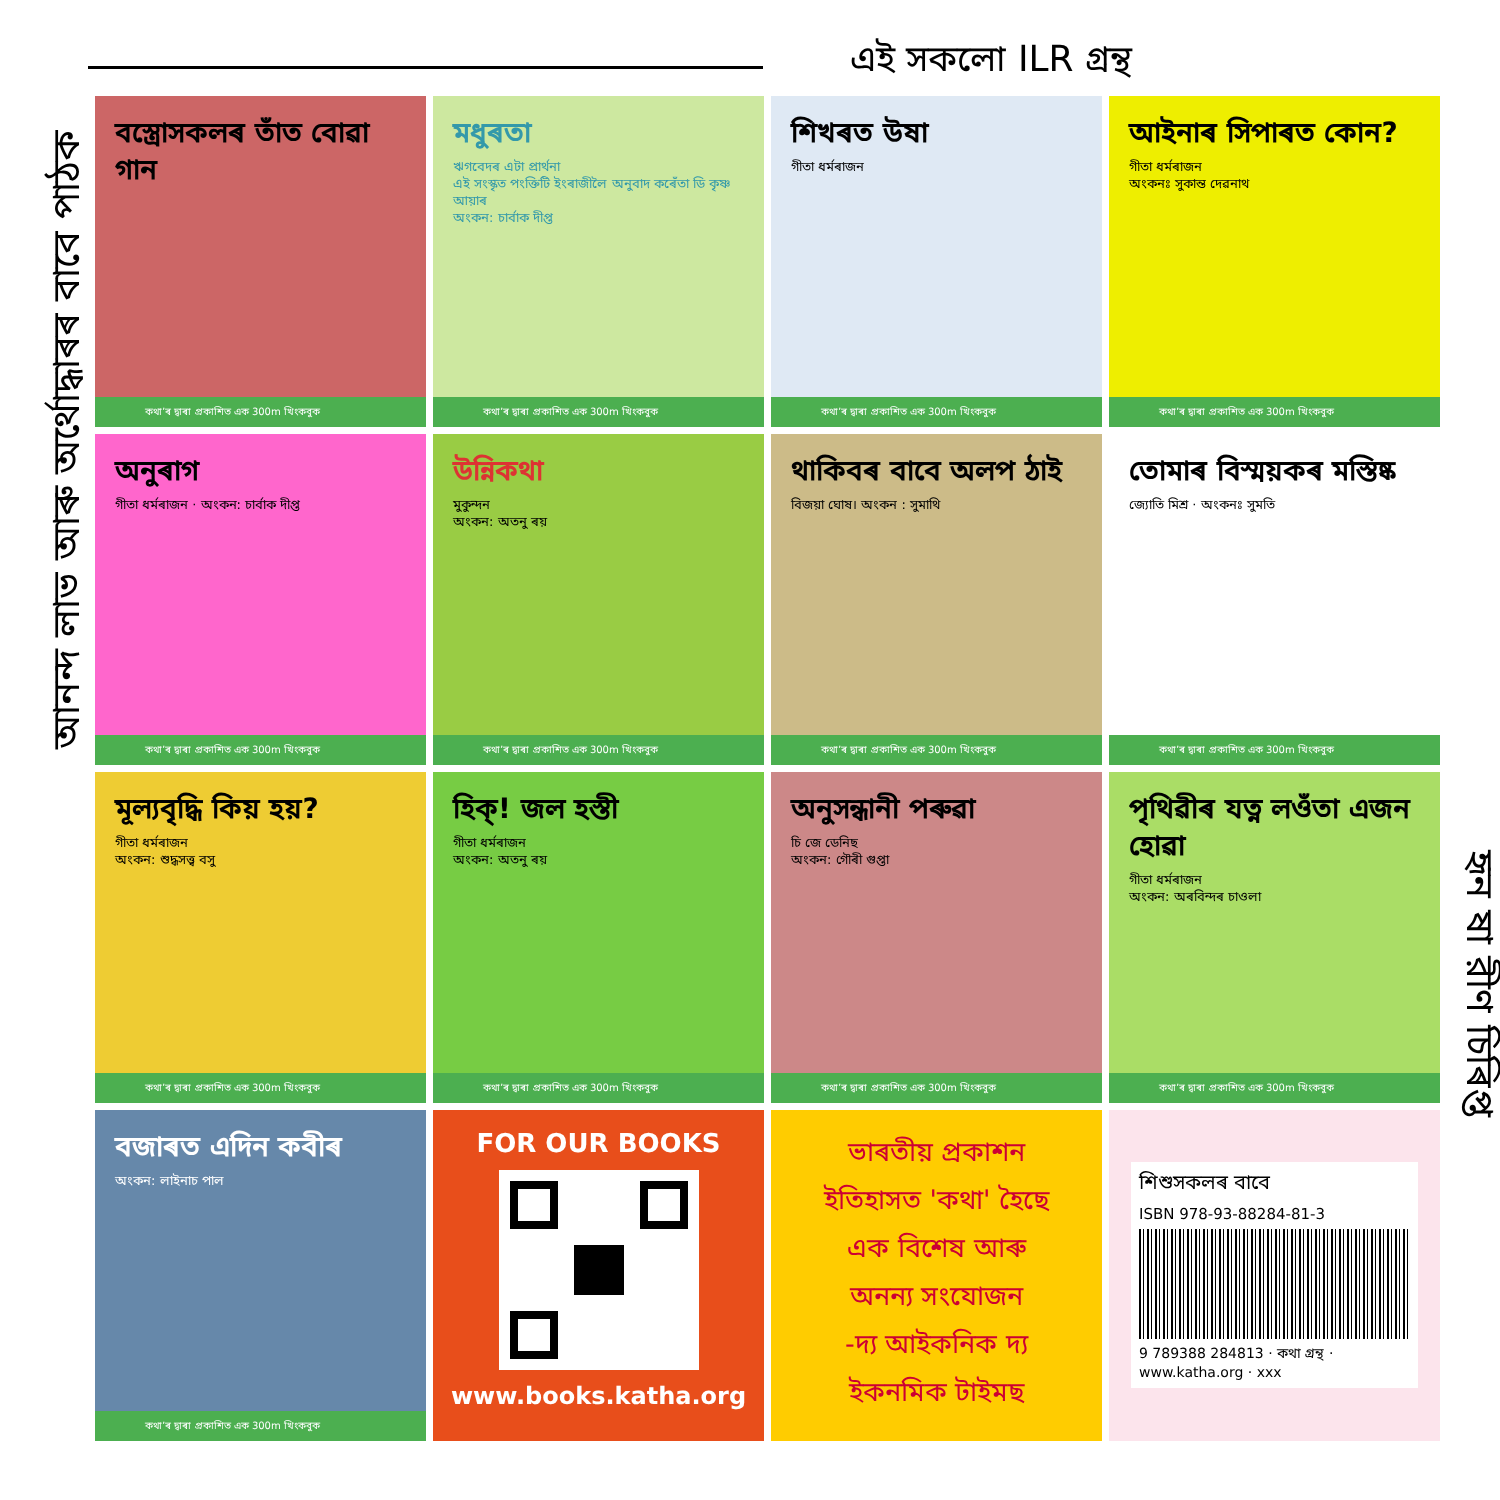এই সকলো ILR গ্ৰন্থ
আনন্দ লাভ আৰু অৰ্থোদ্ধাৰৰ বাবে পাঠক
হৃন ষা রীণ চিৰিপ্ত
বস্ত্ৰোসকলৰ তাঁত বোৱা গান
কথা’ৰ দ্বাৰা প্ৰকাশিত এক 300m খিংকবুক
মধুৰতা
ঋগবেদৰ এটা প্ৰাৰ্থনা
এই সংস্কৃত পংক্তিটি ইংৰাজীলৈ অনুবাদ কৰেঁতা ডি কৃষ্ণ আয়াৰ
অংকন: চাৰ্বাক দীপ্ত
কথা’ৰ দ্বাৰা প্ৰকাশিত এক 300m খিংকবুক
শিখৰত উষা
গীতা ধৰ্মৰাজন
কথা’ৰ দ্বাৰা প্ৰকাশিত এক 300m খিংকবুক
আইনাৰ সিপাৰত কোন?
গীতা ধৰ্মৰাজন
অংকনঃ সুকান্ত দেৱনাথ
কথা’ৰ দ্বাৰা প্ৰকাশিত এক 300m খিংকবুক
অনুৰাগ
গীতা ধৰ্মৰাজন · অংকন: চাৰ্বাক দীপ্ত
কথা’ৰ দ্বাৰা প্ৰকাশিত এক 300m খিংকবুক
উন্নিকথা
মুকুন্দন
অংকন: অতনু ৰয়
কথা’ৰ দ্বাৰা প্ৰকাশিত এক 300m খিংকবুক
থাকিবৰ বাবে অলপ ঠাই
বিজয়া ঘোষ। অংকন : সুমাথি
কথা’ৰ দ্বাৰা প্ৰকাশিত এক 300m খিংকবুক
তোমাৰ বিস্ময়কৰ মস্তিষ্ক
জ্যোতি মিশ্ৰ · অংকনঃ সুমতি
কথা’ৰ দ্বাৰা প্ৰকাশিত এক 300m খিংকবুক
মূল্যবৃদ্ধি কিয় হয়?
গীতা ধৰ্মৰাজন
অংকন: শুদ্ধসত্ত্ব বসু
কথা’ৰ দ্বাৰা প্ৰকাশিত এক 300m খিংকবুক
হিক্! জল হস্তী
গীতা ধৰ্মৰাজন
অংকন: অতনু ৰয়
কথা’ৰ দ্বাৰা প্ৰকাশিত এক 300m খিংকবুক
অনুসন্ধানী পৰুৱা
চি জে ডেনিছ
অংকন: গৌৰী গুপ্তা
কথা’ৰ দ্বাৰা প্ৰকাশিত এক 300m খিংকবুক
পৃথিৱীৰ যত্ন লওঁতা এজন হোৱা
গীতা ধৰ্মৰাজন
অংকন: অৰবিন্দৰ চাওলা
কথা’ৰ দ্বাৰা প্ৰকাশিত এক 300m খিংকবুক
বজাৰত এদিন কবীৰ
অংকন: লাইনাচ পাল
কথা’ৰ দ্বাৰা প্ৰকাশিত এক 300m খিংকবুক
FOR OUR BOOKS
www.books.katha.org
ভাৰতীয় প্ৰকাশন
ইতিহাসত 'কথা' হৈছে
এক বিশেষ আৰু
অনন্য সংযোজন
-দ্য আইকনিক দ্য
ইকনমিক টাইমছ
শিশুসকলৰ বাবে
ISBN 978-93-88284-81-3
9 789388 284813 · কথা গ্ৰন্থ · www.katha.org · xxx